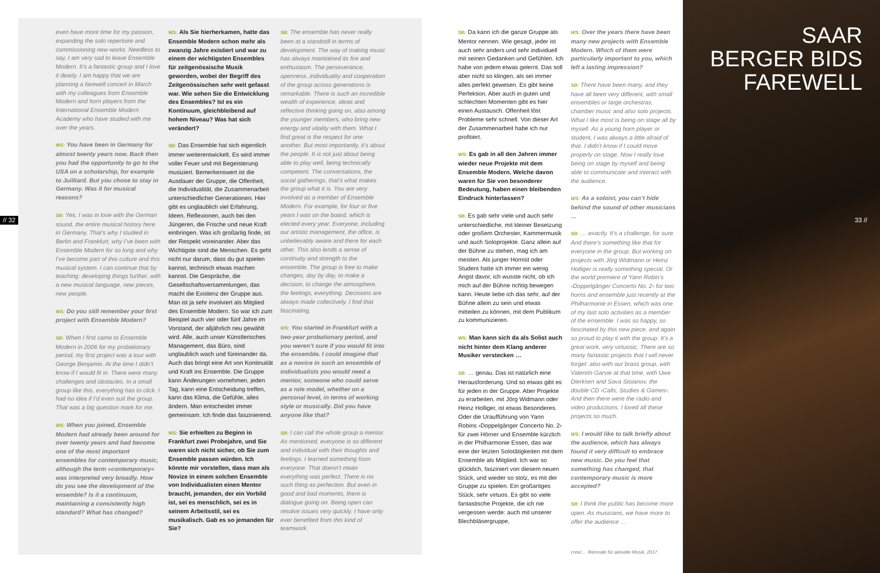// 32
even have more time for my passion, expanding the solo repertoire and commissioning new works. Needless to say, I am very sad to leave Ensemble Modern. It’s a fantastic group and I love it dearly. I am happy that we are planning a farewell concert in March with my colleagues from Ensemble Modern and horn players from the International Ensemble Modern Academy who have studied with me over the years.
WS: You have been in Germany for almost twenty years now. Back then you had the opportunity to go to the USA on a scholarship, for example to Juilliard. But you chose to stay in Germany. Was it for musical reasons?
SB: Yes. I was in love with the German sound, the entire musical history here in Germany. That’s why I studied in Berlin and Frankfurt, why I’ve been with Ensemble Modern for so long and why I’ve become part of this culture and this musical system. I can continue that by teaching: developing things further, with a new musical language, new pieces, new people.
WS: Do you still remember your first project with Ensemble Modern?
SB: When I first came to Ensemble Modern in 2006 for my probationary period, my first project was a tour with George Benjamin. At the time I didn’t know if I would fit in. There were many challenges and obstacles. In a small group like this, everything has to click. I had no idea if I’d even suit the group. That was a big question mark for me.
WS: When you joined, Ensemble Modern had already been around for over twenty years and had become one of the most important ensembles for contemporary music, although the term »contemporary« was interpreted very broadly. How do you see the development of the ensemble? Is it a continuum, maintaining a consistently high standard? What has changed?
WS: Als Sie hierherkamen, hatte das Ensemble Modern schon mehr als zwanzig Jahre existiert und war zu einem der wichtigsten Ensembles für zeitgenössische Musik geworden, wobei der Begriff des Zeitgenössischen sehr weit gefasst war. Wie sehen Sie die Entwicklung des Ensembles? Ist es ein Kontinuum, gleichbleibend auf hohem Niveau? Was hat sich verändert?
SB: Das Ensemble hat sich eigentlich immer weiterentwickelt. Es wird immer voller Feuer und mit Begeisterung musiziert. Bemerkenswert ist die Ausdauer der Gruppe, die Offenheit, die Individualität, die Zusammenarbeit unterschiedlicher Generationen. Hier gibt es unglaublich viel Erfahrung, Ideen, Reflexionen, auch bei den Jüngeren, die Frische und neue Kraft einbringen. Was ich großartig finde, ist der Respekt voreinander. Aber das Wichtigste sind die Menschen. Es geht nicht nur darum, dass du gut spielen kannst, technisch etwas machen kannst. Die Gespräche, die Gesellschaftsversammlungen, das macht die Existenz der Gruppe aus. Man ist ja sehr involviert als Mitglied des Ensemble Modern. So war ich zum Beispiel auch vier oder fünf Jahre im Vorstand, der alljährlich neu gewählt wird. Alle, auch unser Künstlerisches Management, das Büro, sind unglaublich wach und füreinander da. Auch das bringt eine Art von Kontinuität und Kraft ins Ensemble. Die Gruppe kann Änderungen vornehmen, jeden Tag, kann eine Entscheidung treffen, kann das Klima, die Gefühle, alles ändern. Man entscheidet immer gemeinsam. Ich finde das faszinierend.
WS: Sie erhielten zu Beginn in Frankfurt zwei Probejahre, und Sie waren sich nicht sicher, ob Sie zum Ensemble passen würden. Ich könnte mir vorstellen, dass man als Novize in einem solchen Ensemble von Individualisten einen Mentor braucht, jemanden, der ein Vorbild ist, sei es menschlich, sei es in seinem Arbeitsstil, sei es musikalisch. Gab es so jemanden für Sie?
SB: The ensemble has never really been at a standstill in terms of development. The way of making music has always maintained its fire and enthusiasm. The perseverance, openness, individuality and cooperation of the group across generations is remarkable. There is such an incredible wealth of experience, ideas and reflective thinking going on, also among the younger members, who bring new energy and vitality with them. What I find great is the respect for one another. But most importantly, it’s about the people. It is not just about being able to play well, being technically competent. The conversations, the social gatherings, that’s what makes the group what it is. You are very involved as a member of Ensemble Modern. For example, for four or five years I was on the board, which is elected every year. Everyone, including our artistic management, the office, is unbelievably aware and there for each other. This also lends a sense of continuity and strength to the ensemble. The group is free to make changes, day by day, to make a decision, to change the atmosphere, the feelings, everything. Decisions are always made collectively. I find that fascinating.
WS: You started in Frankfurt with a two-year probationary period, and you weren’t sure if you would fit into the ensemble. I could imagine that as a novice in such an ensemble of individualists you would need a mentor, someone who could serve as a role model, whether on a personal level, in terms of working style or musically. Did you have anyone like that?
SB: I can call the whole group a mentor. As mentioned, everyone is so different and individual with their thoughts and feelings. I learned something from everyone. That doesn’t mean everything was perfect. There is no such thing as perfection. But even in good and bad moments, there is dialogue going on. Being open can resolve issues very quickly. I have only ever benefited from this kind of teamwork.
SB: Da kann ich die ganze Gruppe als Mentor nennen. Wie gesagt, jeder ist auch sehr anders und sehr individuell mit seinen Gedanken und Gefühlen. Ich habe von jedem etwas gelernt. Das soll aber nicht so klingen, als sei immer alles perfekt gewesen. Es gibt keine Perfektion. Aber auch in guten und schlechten Momenten gibt es hier einen Austausch. Offenheit löst Probleme sehr schnell. Von dieser Art der Zusammenarbeit habe ich nur profitiert.
WS: Es gab in all den Jahren immer wieder neue Projekte mit dem Ensemble Modern. Welche davon waren für Sie von besonderer Bedeutung, haben einen bleibenden Eindruck hinterlassen?
SB: Es gab sehr viele und auch sehr unterschiedliche, mit kleiner Besetzung oder großem Orchester, Kammermusik und auch Soloprojekte. Ganz allein auf der Bühne zu stehen, mag ich am meisten. Als junger Hornist oder Student hatte ich immer ein wenig Angst davor, ich wusste nicht, ob ich mich auf der Bühne richtig bewegen kann. Heute liebe ich das sehr, auf der Bühne allein zu sein und etwas mitteilen zu können, mit dem Publikum zu kommunizieren.
WS: Man kann sich da als Solist auch nicht hinter dem Klang anderer Musiker verstecken …
SB: … genau. Das ist natürlich eine Herausforderung. Und so etwas gibt es für jeden in der Gruppe. Aber Projekte zu erarbeiten, mit Jörg Widmann oder Heinz Holliger, ist etwas Besonderes. Oder die Uraufführung von Yann Robins ›Doppelgänger Concerto No. 2‹ für zwei Hörner und Ensemble kürzlich in der Philharmonie Essen, das war eine der letzten Solotätigkeiten mit dem Ensemble als Mitglied. Ich war so glücklich, fasziniert von diesem neuen Stück, und wieder so stolz, es mit der Gruppe zu spielen. Ein großartiges Stück, sehr virtuos. Es gibt so viele fantastische Projekte, die ich nie vergessen werde: auch mit unserer Blechbläsergruppe,
WS: Over the years there have been many new projects with Ensemble Modern. Which of them were particularly important to you, which left a lasting impression?
SB: There have been many, and they have all been very different, with small ensembles or large orchestras, chamber music and also solo projects. What I like most is being on stage all by myself. As a young horn player or student, I was always a little afraid of that. I didn’t know if I could move properly on stage. Now I really love being on stage by myself and being able to communicate and interact with the audience.
WS: As a soloist, you can’t hide behind the sound of other musicians …
SB: … exactly. It’s a challenge, for sure. And there’s something like that for everyone in the group. But working on projects with Jörg Widmann or Heinz Holliger is really something special. Or the world premiere of Yann Robin’s ›Doppelgänger Concerto No. 2‹ for two horns and ensemble just recently at the Philharmonie in Essen, which was one of my last solo activities as a member of the ensemble. I was so happy, so fascinated by this new piece, and again so proud to play it with the group. It’s a great work, very virtuosic. There are so many fantastic projects that I will never forget: also with our brass group, with Valentín Garvie at that time, with Uwe Dierksen and Sava Stoianov, the double CD ›Calls, Studies & Games‹. And then there were the radio and video productions. I loved all these projects so much.
WS: I would like to talk briefly about the audience, which has always found it very difficult to embrace new music. Do you feel that something has changed, that contemporary music is more accepted?
SB: I think the public has become more open. As musicians, we have more to offer the audience …
cresc… Biennale für aktuelle Musik, 2017
SAAR BERGER BIDS FAREWELL
33 //